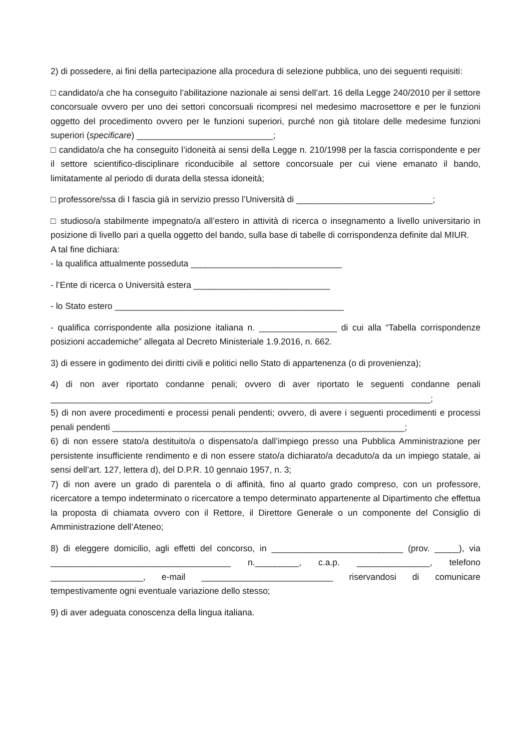2) di possedere, ai fini della partecipazione alla procedura di selezione pubblica, uno dei seguenti requisiti:
□ candidato/a che ha conseguito l’abilitazione nazionale ai sensi dell’art. 16 della Legge 240/2010 per il settore concorsuale ovvero per uno dei settori concorsuali ricompresi nel medesimo macrosettore e per le funzioni oggetto del procedimento ovvero per le funzioni superiori, purché non già titolare delle medesime funzioni superiori (specificare) ____________________________;
□ candidato/a che ha conseguito l’idoneità ai sensi della Legge n. 210/1998 per la fascia corrispondente e per il settore scientifico-disciplinare riconducibile al settore concorsuale per cui viene emanato il bando, limitatamente al periodo di durata della stessa idoneità;
□ professore/ssa di I fascia già in servizio presso l’Università di ____________________________;
□ studioso/a stabilmente impegnato/a all’estero in attività di ricerca o insegnamento a livello universitario in posizione di livello pari a quella oggetto del bando, sulla base di tabelle di corrispondenza definite dal MIUR.
A tal fine dichiara:
- la qualifica attualmente posseduta _______________________________
- l’Ente di ricerca o Università estera ____________________________
- lo Stato estero _______________________________________________
- qualifica corrispondente alla posizione italiana n. ________________ di cui alla “Tabella corrispondenze posizioni accademiche” allegata al Decreto Ministeriale 1.9.2016, n. 662.
3) di essere in godimento dei diritti civili e politici nello Stato di appartenenza (o di provenienza);
4) di non aver riportato condanne penali; ovvero di aver riportato le seguenti condanne penali ______________________________________________________________________________;
5) di non avere procedimenti e processi penali pendenti; ovvero, di avere i seguenti procedimenti e processi penali pendenti ____________________________________________________________;
6) di non essere stato/a destituito/a o dispensato/a dall’impiego presso una Pubblica Amministrazione per persistente insufficiente rendimento e di non essere stato/a dichiarato/a decaduto/a da un impiego statale, ai sensi dell’art. 127, lettera d), del D.P.R. 10 gennaio 1957, n. 3;
7) di non avere un grado di parentela o di affinità, fino al quarto grado compreso, con un professore, ricercatore a tempo indeterminato o ricercatore a tempo determinato appartenente al Dipartimento che effettua la proposta di chiamata ovvero con il Rettore, il Direttore Generale o un componente del Consiglio di Amministrazione dell’Ateneo;
8) di eleggere domicilio, agli effetti del concorso, in ___________________________ (prov. _____), via _____________________________________ n._________, c.a.p. _______________, telefono ___________________, e-mail ___________________________ riservandosi di comunicare tempestivamente ogni eventuale variazione dello stesso;
9) di aver adeguata conoscenza della lingua italiana.